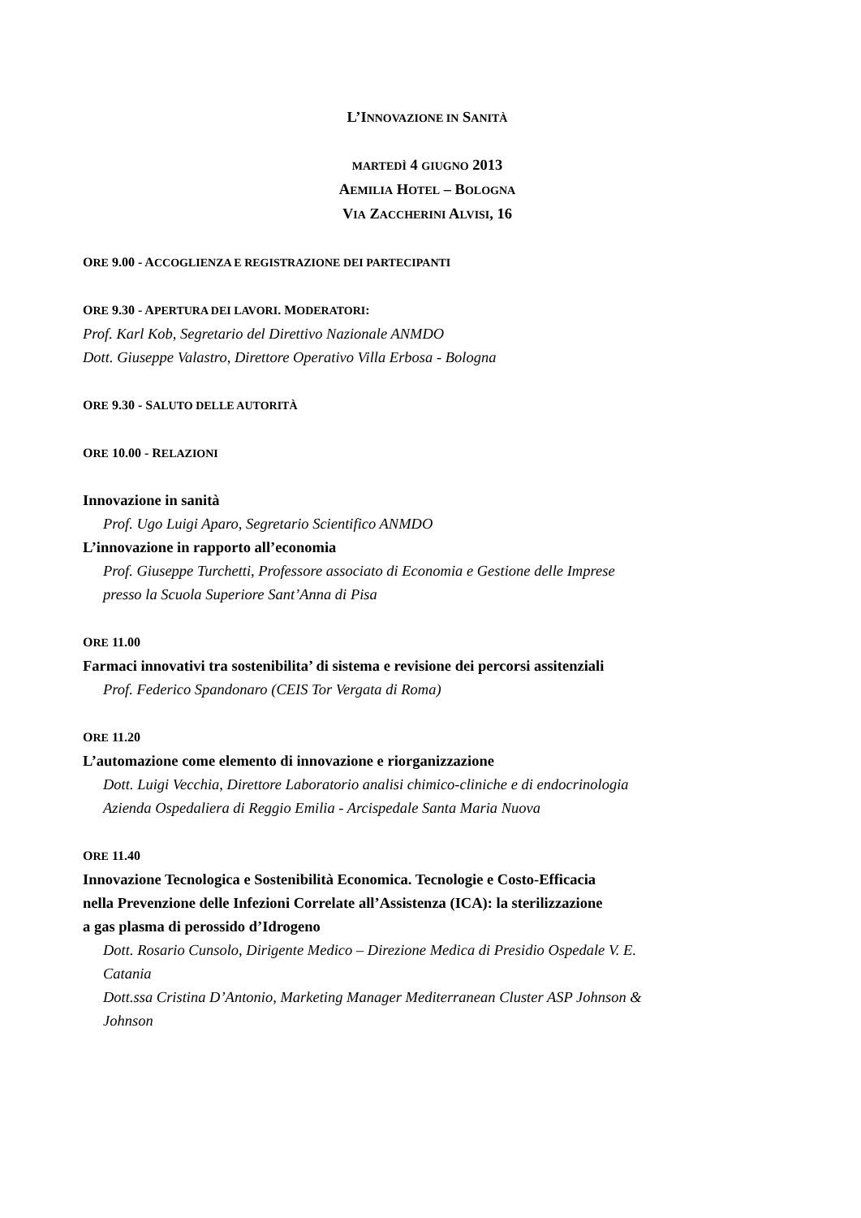L’INNOVAZIONE IN SANITÀ
MARTEDÌ 4 GIUGNO 2013
AEMILIA HOTEL – BOLOGNA
VIA ZACCHERINI ALVISI, 16
ORE 9.00 - ACCOGLIENZA E REGISTRAZIONE DEI PARTECIPANTI
ORE 9.30 - APERTURA DEI LAVORI. MODERATORI:
Prof. Karl Kob, Segretario del Direttivo Nazionale ANMDO
Dott. Giuseppe Valastro, Direttore Operativo Villa Erbosa - Bologna
ORE 9.30 - SALUTO DELLE AUTORITÀ
ORE 10.00 - RELAZIONI
Innovazione in sanità
Prof. Ugo Luigi Aparo, Segretario Scientifico ANMDO
L’innovazione in rapporto all’economia
Prof. Giuseppe Turchetti, Professore associato di Economia e Gestione delle Imprese
presso la Scuola Superiore Sant’Anna di Pisa
ORE 11.00
Farmaci innovativi tra sostenibilita’ di sistema e revisione dei percorsi assitenziali
Prof. Federico Spandonaro (CEIS Tor Vergata di Roma)
ORE 11.20
L’automazione come elemento di innovazione e riorganizzazione
Dott. Luigi Vecchia, Direttore Laboratorio analisi chimico-cliniche e di endocrinologia
Azienda Ospedaliera di Reggio Emilia - Arcispedale Santa Maria Nuova
ORE 11.40
Innovazione Tecnologica e Sostenibilità Economica. Tecnologie e Costo-Efficacia
nella Prevenzione delle Infezioni Correlate all’Assistenza (ICA): la sterilizzazione
a gas plasma di perossido d’Idrogeno
Dott. Rosario Cunsolo, Dirigente Medico – Direzione Medica di Presidio Ospedale V. E.
Catania
Dott.ssa Cristina D’Antonio, Marketing Manager Mediterranean Cluster ASP Johnson &
Johnson